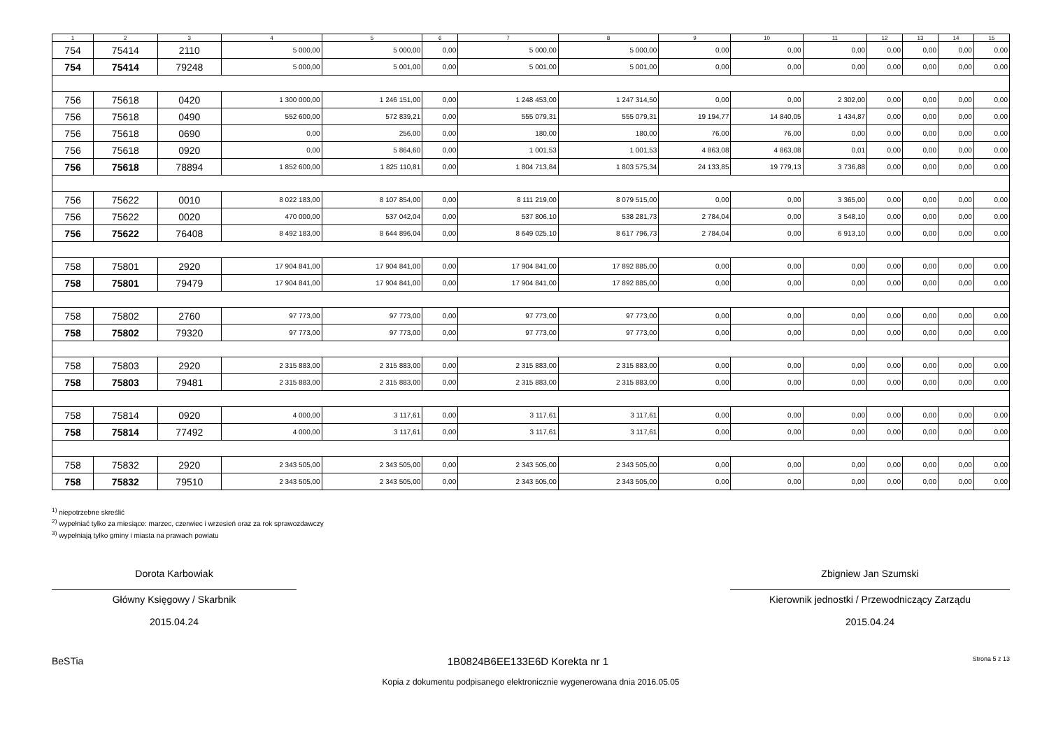| 1 | 2 | 3 | 4 | 5 | 6 | 7 | 8 | 9 | 10 | 11 | 12 | 13 | 14 | 15 |
| --- | --- | --- | --- | --- | --- | --- | --- | --- | --- | --- | --- | --- | --- | --- |
| 754 | 75414 | 2110 | 5 000,00 | 5 000,00 | 0,00 | 5 000,00 | 5 000,00 | 0,00 | 0,00 | 0,00 | 0,00 | 0,00 | 0,00 | 0,00 |
| 754 | 75414 | 79248 | 5 000,00 | 5 001,00 | 0,00 | 5 001,00 | 5 001,00 | 0,00 | 0,00 | 0,00 | 0,00 | 0,00 | 0,00 | 0,00 |
| 756 | 75618 | 0420 | 1 300 000,00 | 1 246 151,00 | 0,00 | 1 248 453,00 | 1 247 314,50 | 0,00 | 0,00 | 2 302,00 | 0,00 | 0,00 | 0,00 | 0,00 |
| 756 | 75618 | 0490 | 552 600,00 | 572 839,21 | 0,00 | 555 079,31 | 555 079,31 | 19 194,77 | 14 840,05 | 1 434,87 | 0,00 | 0,00 | 0,00 | 0,00 |
| 756 | 75618 | 0690 | 0,00 | 256,00 | 0,00 | 180,00 | 180,00 | 76,00 | 76,00 | 0,00 | 0,00 | 0,00 | 0,00 | 0,00 |
| 756 | 75618 | 0920 | 0,00 | 5 864,60 | 0,00 | 1 001,53 | 1 001,53 | 4 863,08 | 4 863,08 | 0,01 | 0,00 | 0,00 | 0,00 | 0,00 |
| 756 | 75618 | 78894 | 1 852 600,00 | 1 825 110,81 | 0,00 | 1 804 713,84 | 1 803 575,34 | 24 133,85 | 19 779,13 | 3 736,88 | 0,00 | 0,00 | 0,00 | 0,00 |
| 756 | 75622 | 0010 | 8 022 183,00 | 8 107 854,00 | 0,00 | 8 111 219,00 | 8 079 515,00 | 0,00 | 0,00 | 3 365,00 | 0,00 | 0,00 | 0,00 | 0,00 |
| 756 | 75622 | 0020 | 470 000,00 | 537 042,04 | 0,00 | 537 806,10 | 538 281,73 | 2 784,04 | 0,00 | 3 548,10 | 0,00 | 0,00 | 0,00 | 0,00 |
| 756 | 75622 | 76408 | 8 492 183,00 | 8 644 896,04 | 0,00 | 8 649 025,10 | 8 617 796,73 | 2 784,04 | 0,00 | 6 913,10 | 0,00 | 0,00 | 0,00 | 0,00 |
| 758 | 75801 | 2920 | 17 904 841,00 | 17 904 841,00 | 0,00 | 17 904 841,00 | 17 892 885,00 | 0,00 | 0,00 | 0,00 | 0,00 | 0,00 | 0,00 | 0,00 |
| 758 | 75801 | 79479 | 17 904 841,00 | 17 904 841,00 | 0,00 | 17 904 841,00 | 17 892 885,00 | 0,00 | 0,00 | 0,00 | 0,00 | 0,00 | 0,00 | 0,00 |
| 758 | 75802 | 2760 | 97 773,00 | 97 773,00 | 0,00 | 97 773,00 | 97 773,00 | 0,00 | 0,00 | 0,00 | 0,00 | 0,00 | 0,00 | 0,00 |
| 758 | 75802 | 79320 | 97 773,00 | 97 773,00 | 0,00 | 97 773,00 | 97 773,00 | 0,00 | 0,00 | 0,00 | 0,00 | 0,00 | 0,00 | 0,00 |
| 758 | 75803 | 2920 | 2 315 883,00 | 2 315 883,00 | 0,00 | 2 315 883,00 | 2 315 883,00 | 0,00 | 0,00 | 0,00 | 0,00 | 0,00 | 0,00 | 0,00 |
| 758 | 75803 | 79481 | 2 315 883,00 | 2 315 883,00 | 0,00 | 2 315 883,00 | 2 315 883,00 | 0,00 | 0,00 | 0,00 | 0,00 | 0,00 | 0,00 | 0,00 |
| 758 | 75814 | 0920 | 4 000,00 | 3 117,61 | 0,00 | 3 117,61 | 3 117,61 | 0,00 | 0,00 | 0,00 | 0,00 | 0,00 | 0,00 | 0,00 |
| 758 | 75814 | 77492 | 4 000,00 | 3 117,61 | 0,00 | 3 117,61 | 3 117,61 | 0,00 | 0,00 | 0,00 | 0,00 | 0,00 | 0,00 | 0,00 |
| 758 | 75832 | 2920 | 2 343 505,00 | 2 343 505,00 | 0,00 | 2 343 505,00 | 2 343 505,00 | 0,00 | 0,00 | 0,00 | 0,00 | 0,00 | 0,00 | 0,00 |
| 758 | 75832 | 79510 | 2 343 505,00 | 2 343 505,00 | 0,00 | 2 343 505,00 | 2 343 505,00 | 0,00 | 0,00 | 0,00 | 0,00 | 0,00 | 0,00 | 0,00 |
<sup>1)</sup> niepotrzebne skreślić
<sup>2)</sup> wypełniać tylko za miesiące: marzec, czerwiec i wrzesień oraz za rok sprawozdawczy
<sup>3)</sup> wypełniają tylko gminy i miasta na prawach powiatu
Dorota Karbowiak
Główny Księgowy / Skarbnik
2015.04.24
Zbigniew Jan Szumski
Kierownik jednostki / Przewodniczący Zarządu
2015.04.24
BeSTia 1B0824B6EE133E6D Korekta nr 1 Strona 5 z 13
Kopia z dokumentu podpisanego elektronicznie wygenerowana dnia 2016.05.05